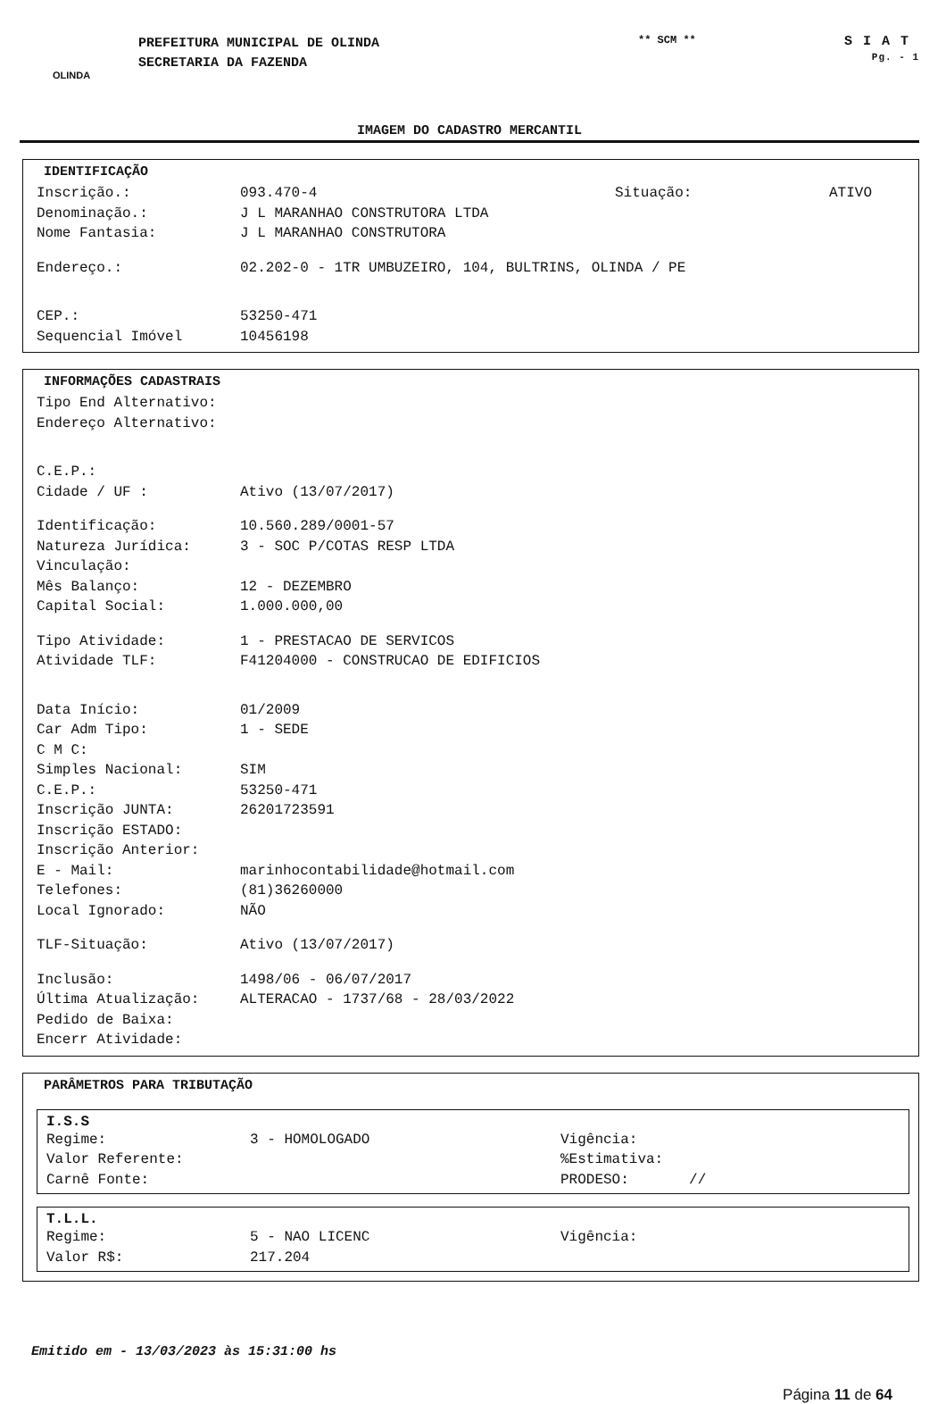OLINDA
PREFEITURA MUNICIPAL DE OLINDA
SECRETARIA DA FAZENDA
** SCM **
SIAT
Pg. - 1
IMAGEM DO CADASTRO MERCANTIL
IDENTIFICAÇÃO
Inscrição.: 093.470-4 Situação: ATIVO
Denominação.: J L MARANHAO CONSTRUTORA LTDA
Nome Fantasia: J L MARANHAO CONSTRUTORA
Endereço.: 02.202-0 - 1TR UMBUZEIRO, 104, BULTRINS, OLINDA / PE
CEP.: 53250-471
Sequencial Imóvel 10456198
INFORMAÇÕES CADASTRAIS
Tipo End Alternativo:
Endereço Alternativo:
C.E.P.:
Cidade / UF : Ativo (13/07/2017)
Identificação: 10.560.289/0001-57
Natureza Jurídica: 3 - SOC P/COTAS RESP LTDA
Vinculação:
Mês Balanço: 12 - DEZEMBRO
Capital Social: 1.000.000,00
Tipo Atividade: 1 - PRESTACAO DE SERVICOS
Atividade TLF: F41204000 - CONSTRUCAO DE EDIFICIOS
Data Início: 01/2009
Car Adm Tipo: 1 - SEDE
C M C:
Simples Nacional: SIM
C.E.P.: 53250-471
Inscrição JUNTA: 26201723591
Inscrição ESTADO:
Inscrição Anterior:
E - Mail: marinhocontabilidade@hotmail.com
Telefones: (81)36260000
Local Ignorado: NÃO
TLF-Situação: Ativo (13/07/2017)
Inclusão: 1498/06 - 06/07/2017
Última Atualização: ALTERACAO - 1737/68 - 28/03/2022
Pedido de Baixa:
Encerr Atividade:
PARÂMETROS PARA TRIBUTAÇÃO
I.S.S
Regime: 3 - HOMOLOGADO Vigência:
Valor Referente: %Estimativa:
Carnê Fonte: PRODESO: //
T.L.L.
Regime: 5 - NAO LICENC Vigência:
Valor R$: 217.204
Emitido em - 13/03/2023 às 15:31:00 hs
Página 11 de 64